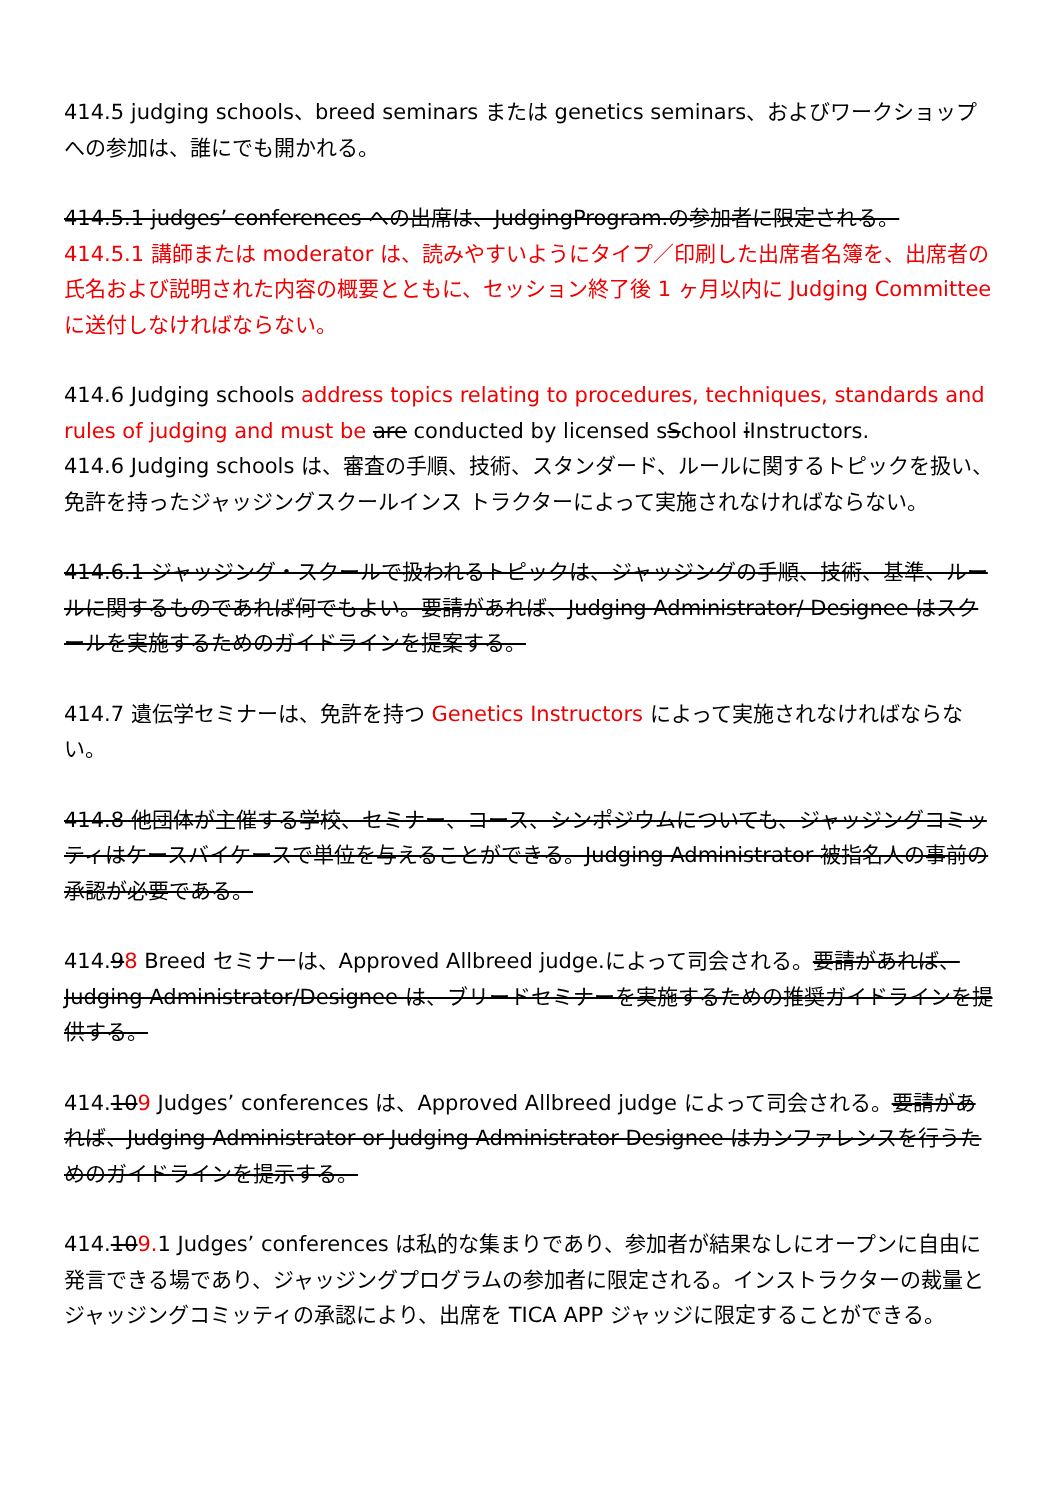414.5 judging schools、breed seminars または genetics seminars、およびワークショップへの参加は、誰にでも開かれる。
414.5.1 judges’ conferences への出席は、JudgingProgram.の参加者に限定される。
414.5.1 講師または moderator は、読みやすいようにタイプ／印刷した出席者名簿を、出席者の氏名および説明された内容の概要とともに、セッション終了後 1 ヶ月以内に Judging Committee に送付しなければならない。
414.6 Judging schools address topics relating to procedures, techniques, standards and rules of judging and must be are conducted by licensed sSchool iInstructors.
414.6 Judging schools は、審査の手順、技術、スタンダード、ルールに関するトピックを扱い、免許を持ったジャッジングスクールインス トラクターによって実施されなければならない。
414.6.1 ジャッジング・スクールで扱われるトピックは、ジャッジングの手順、技術、基準、ルールに関するものであれば何でもよい。要請があれば、Judging Administrator/ Designee はスクールを実施するためのガイドラインを提案する。
414.7 遺伝学セミナーは、免許を持つ Genetics Instructors によって実施されなければならない。
414.8 他団体が主催する学校、セミナー、コース、シンポジウムについても、ジャッジングコミッティはケースバイケースで単位を与えることができる。Judging Administrator 被指名人の事前の承認が必要である。
414.98 Breed セミナーは、Approved Allbreed judge.によって司会される。要請があれば、Judging Administrator/Designee は、ブリードセミナーを実施するための推奨ガイドラインを提供する。
414.109 Judges’ conferences は、Approved Allbreed judge によって司会される。要請があれば、Judging Administrator or Judging Administrator Designee はカンファレンスを行うためのガイドラインを提示する。
414.109. 1 Judges’ conferences は私的な集まりであり、参加者が結果なしにオープンに自由に発言できる場であり、ジャッジングプログラムの参加者に限定される。インストラクターの裁量とジャッジングコミッティの承認により、出席を TICA APP ジャッジに限定することができる。